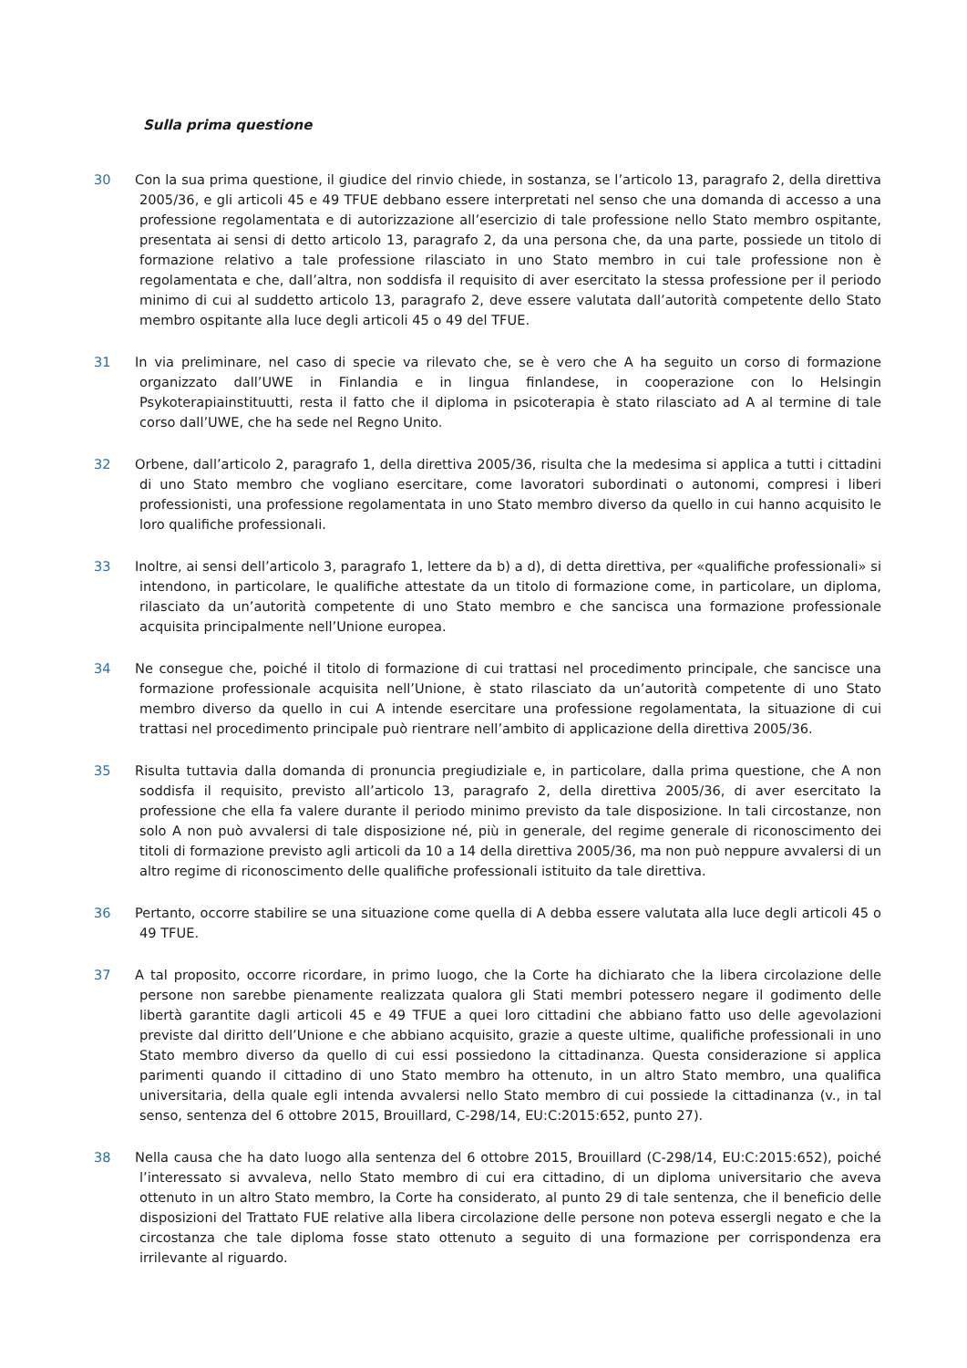Sulla prima questione
30 Con la sua prima questione, il giudice del rinvio chiede, in sostanza, se l’articolo 13, paragrafo 2, della direttiva 2005/36, e gli articoli 45 e 49 TFUE debbano essere interpretati nel senso che una domanda di accesso a una professione regolamentata e di autorizzazione all’esercizio di tale professione nello Stato membro ospitante, presentata ai sensi di detto articolo 13, paragrafo 2, da una persona che, da una parte, possiede un titolo di formazione relativo a tale professione rilasciato in uno Stato membro in cui tale professione non è regolamentata e che, dall’altra, non soddisfa il requisito di aver esercitato la stessa professione per il periodo minimo di cui al suddetto articolo 13, paragrafo 2, deve essere valutata dall’autorità competente dello Stato membro ospitante alla luce degli articoli 45 o 49 del TFUE.
31 In via preliminare, nel caso di specie va rilevato che, se è vero che A ha seguito un corso di formazione organizzato dall’UWE in Finlandia e in lingua finlandese, in cooperazione con lo Helsingin Psykoterapiainstituutti, resta il fatto che il diploma in psicoterapia è stato rilasciato ad A al termine di tale corso dall’UWE, che ha sede nel Regno Unito.
32 Orbene, dall’articolo 2, paragrafo 1, della direttiva 2005/36, risulta che la medesima si applica a tutti i cittadini di uno Stato membro che vogliano esercitare, come lavoratori subordinati o autonomi, compresi i liberi professionisti, una professione regolamentata in uno Stato membro diverso da quello in cui hanno acquisito le loro qualifiche professionali.
33 Inoltre, ai sensi dell’articolo 3, paragrafo 1, lettere da b) a d), di detta direttiva, per «qualifiche professionali» si intendono, in particolare, le qualifiche attestate da un titolo di formazione come, in particolare, un diploma, rilasciato da un’autorità competente di uno Stato membro e che sancisca una formazione professionale acquisita principalmente nell’Unione europea.
34 Ne consegue che, poiché il titolo di formazione di cui trattasi nel procedimento principale, che sancisce una formazione professionale acquisita nell’Unione, è stato rilasciato da un’autorità competente di uno Stato membro diverso da quello in cui A intende esercitare una professione regolamentata, la situazione di cui trattasi nel procedimento principale può rientrare nell’ambito di applicazione della direttiva 2005/36.
35 Risulta tuttavia dalla domanda di pronuncia pregiudiziale e, in particolare, dalla prima questione, che A non soddisfa il requisito, previsto all’articolo 13, paragrafo 2, della direttiva 2005/36, di aver esercitato la professione che ella fa valere durante il periodo minimo previsto da tale disposizione. In tali circostanze, non solo A non può avvalersi di tale disposizione né, più in generale, del regime generale di riconoscimento dei titoli di formazione previsto agli articoli da 10 a 14 della direttiva 2005/36, ma non può neppure avvalersi di un altro regime di riconoscimento delle qualifiche professionali istituito da tale direttiva.
36 Pertanto, occorre stabilire se una situazione come quella di A debba essere valutata alla luce degli articoli 45 o 49 TFUE.
37 A tal proposito, occorre ricordare, in primo luogo, che la Corte ha dichiarato che la libera circolazione delle persone non sarebbe pienamente realizzata qualora gli Stati membri potessero negare il godimento delle libertà garantite dagli articoli 45 e 49 TFUE a quei loro cittadini che abbiano fatto uso delle agevolazioni previste dal diritto dell’Unione e che abbiano acquisito, grazie a queste ultime, qualifiche professionali in uno Stato membro diverso da quello di cui essi possiedono la cittadinanza. Questa considerazione si applica parimenti quando il cittadino di uno Stato membro ha ottenuto, in un altro Stato membro, una qualifica universitaria, della quale egli intenda avvalersi nello Stato membro di cui possiede la cittadinanza (v., in tal senso, sentenza del 6 ottobre 2015, Brouillard, C-298/14, EU:C:2015:652, punto 27).
38 Nella causa che ha dato luogo alla sentenza del 6 ottobre 2015, Brouillard (C-298/14, EU:C:2015:652), poiché l’interessato si avvaleva, nello Stato membro di cui era cittadino, di un diploma universitario che aveva ottenuto in un altro Stato membro, la Corte ha considerato, al punto 29 di tale sentenza, che il beneficio delle disposizioni del Trattato FUE relative alla libera circolazione delle persone non poteva essergli negato e che la circostanza che tale diploma fosse stato ottenuto a seguito di una formazione per corrispondenza era irrilevante al riguardo.